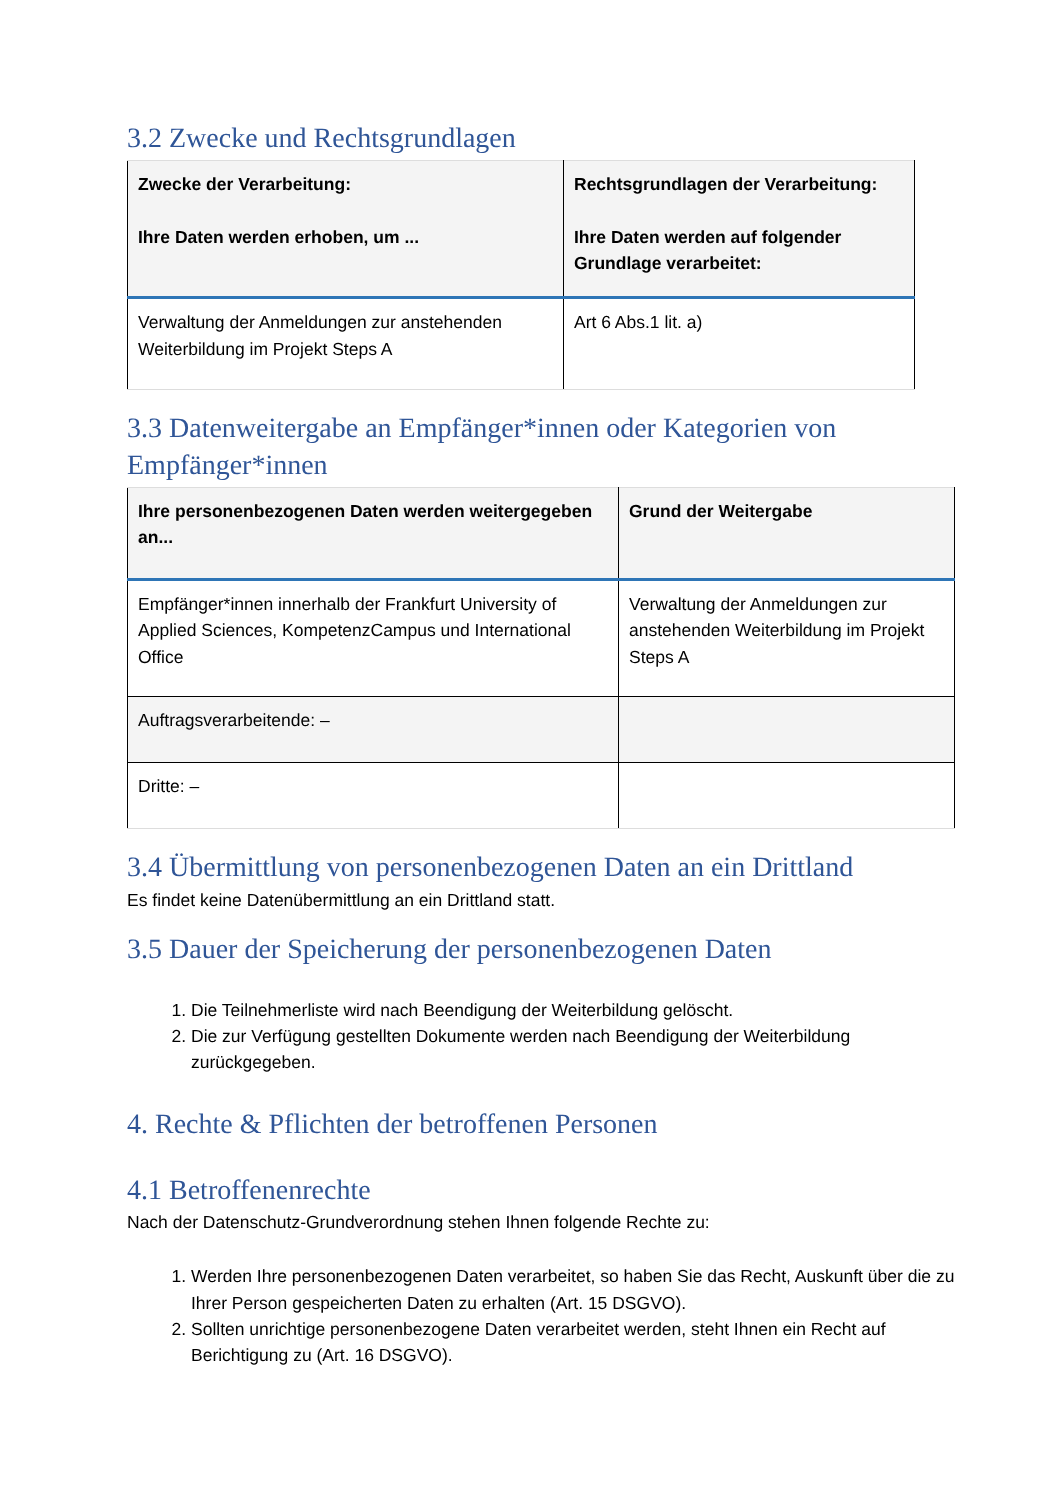3.2 Zwecke und Rechtsgrundlagen
| Zwecke der Verarbeitung: Ihre Daten werden erhoben, um ... | Rechtsgrundlagen der Verarbeitung: Ihre Daten werden auf folgender Grundlage verarbeitet: |
| --- | --- |
| Verwaltung der Anmeldungen zur anstehenden Weiterbildung im Projekt Steps A | Art 6 Abs.1 lit. a) |
3.3 Datenweitergabe an Empfänger*innen oder Kategorien von Empfänger*innen
| Ihre personenbezogenen Daten werden weitergegeben an... | Grund der Weitergabe |
| --- | --- |
| Empfänger*innen innerhalb der Frankfurt University of Applied Sciences, KompetenzCampus und International Office | Verwaltung der Anmeldungen zur anstehenden Weiterbildung im Projekt Steps A |
| Auftragsverarbeitende: – | |
| Dritte: – | |
3.4 Übermittlung von personenbezogenen Daten an ein Drittland
Es findet keine Datenübermittlung an ein Drittland statt.
3.5 Dauer der Speicherung der personenbezogenen Daten
1. Die Teilnehmerliste wird nach Beendigung der Weiterbildung gelöscht.
2. Die zur Verfügung gestellten Dokumente werden nach Beendigung der Weiterbildung zurückgegeben.
4. Rechte & Pflichten der betroffenen Personen
4.1 Betroffenenrechte
Nach der Datenschutz-Grundverordnung stehen Ihnen folgende Rechte zu:
1. Werden Ihre personenbezogenen Daten verarbeitet, so haben Sie das Recht, Auskunft über die zu Ihrer Person gespeicherten Daten zu erhalten (Art. 15 DSGVO).
2. Sollten unrichtige personenbezogene Daten verarbeitet werden, steht Ihnen ein Recht auf Berichtigung zu (Art. 16 DSGVO).